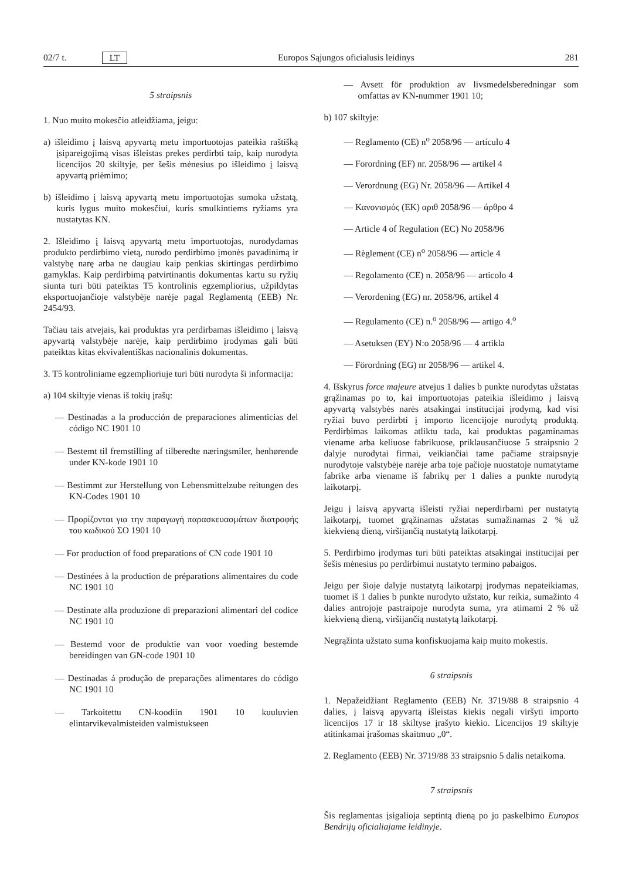02/7 t. LT Europos Sąjungos oficialusis leidinys 281
5 straipsnis
1. Nuo muito mokesčio atleidžiama, jeigu:
a) išleidimo į laisvą apyvartą metu importuotojas pateikia raštišką įsipareigojimą visas išleistas prekes perdirbti taip, kaip nurodyta licencijos 20 skiltyje, per šešis mėnesius po išleidimo į laisvą apyvartą priėmimo;
b) išleidimo į laisvą apyvartą metu importuotojas sumoka užstatą, kuris lygus muito mokesčiui, kuris smulkintiems ryžiams yra nustatytas KN.
2. Išleidimo į laisvą apyvartą metu importuotojas, nurodydamas produkto perdirbimo vietą, nurodo perdirbimo įmonės pavadinimą ir valstybę narę arba ne daugiau kaip penkias skirtingas perdirbimo gamyklas. Kaip perdirbimą patvirtinantis dokumentas kartu su ryžių siunta turi būti pateiktas T5 kontrolinis egzempliorius, užpildytas eksportuojančioje valstybėje narėje pagal Reglamentą (EEB) Nr. 2454/93.
Tačiau tais atvejais, kai produktas yra perdirbamas išleidimo į laisvą apyvartą valstybėje narėje, kaip perdirbimo įrodymas gali būti pateiktas kitas ekvivalentiškas nacionalinis dokumentas.
3. T5 kontroliniame egzemplioriuje turi būti nurodyta ši informacija:
a) 104 skiltyje vienas iš tokių įrašų:
— Destinadas a la producción de preparaciones alimenticias del código NC 1901 10
— Bestemt til fremstilling af tilberedte næringsmiler, henhørende under KN-kode 1901 10
— Bestimmt zur Herstellung von Lebensmittelzube reitungen des KN-Codes 1901 10
— Προρίζονται για την παραγωγή παρασκευασμάτων διατροφής του κωδικού ΣΟ 1901 10
— For production of food preparations of CN code 1901 10
— Destinées à la production de préparations alimentaires du code NC 1901 10
— Destinate alla produzione di preparazioni alimentari del codice NC 1901 10
— Bestemd voor de produktie van voor voeding bestemde bereidingen van GN-code 1901 10
— Destinadas á produção de preparações alimentares do código NC 1901 10
— Tarkoitettu CN-koodiin 1901 10 kuuluvien elintarvikevalmisteiden valmistukseen
— Avsett för produktion av livsmedelsberedningar som omfattas av KN-nummer 1901 10;
b) 107 skiltyje:
— Reglamento (CE) n<sup>o</sup> 2058/96 — artículo 4
— Forordning (EF) nr. 2058/96 — artikel 4
— Verordnung (EG) Nr. 2058/96 — Artikel 4
— Κανονισμός (ΕΚ) αριθ 2058/96 — άρθρο 4
— Article 4 of Regulation (EC) No 2058/96
— Règlement (CE) n<sup>o</sup> 2058/96 — article 4
— Regolamento (CE) n. 2058/96 — articolo 4
— Verordening (EG) nr. 2058/96, artikel 4
— Regulamento (CE) n.<sup>o</sup> 2058/96 — artigo 4.<sup>o</sup>
— Asetuksen (EY) N:o 2058/96 — 4 artikla
— Förordning (EG) nr 2058/96 — artikel 4.
4. Išskyrus force majeure atvejus 1 dalies b punkte nurodytas užstatas grąžinamas po to, kai importuotojas pateikia išleidimo į laisvą apyvartą valstybės narės atsakingai institucijai įrodymą, kad visi ryžiai buvo perdirbti į importo licencijoje nurodytą produktą. Perdirbimas laikomas atliktu tada, kai produktas pagaminamas viename arba keliuose fabrikuose, priklausančiuose 5 straipsnio 2 dalyje nurodytai firmai, veikiančiai tame pačiame straipsnyje nurodytoje valstybėje narėje arba toje pačioje nuostatoje numatytame fabrike arba viename iš fabrikų per 1 dalies a punkte nurodytą laikotarpį.
Jeigu į laisvą apyvartą išleisti ryžiai neperdirbami per nustatytą laikotarpį, tuomet grąžinamas užstatas sumažinamas 2 % už kiekvieną dieną, viršijančią nustatytą laikotarpį.
5. Perdirbimo įrodymas turi būti pateiktas atsakingai institucijai per šešis mėnesius po perdirbimui nustatyto termino pabaigos.
Jeigu per šioje dalyje nustatytą laikotarpį įrodymas nepateikiamas, tuomet iš 1 dalies b punkte nurodyto užstato, kur reikia, sumažinto 4 dalies antrojoje pastraipoje nurodyta suma, yra atimami 2 % už kiekvieną dieną, viršijančią nustatytą laikotarpį.
Negrąžinta užstato suma konfiskuojama kaip muito mokestis.
6 straipsnis
1. Nepažeidžiant Reglamento (EEB) Nr. 3719/88 8 straipsnio 4 dalies, į laisvą apyvartą išleistas kiekis negali viršyti importo licencijos 17 ir 18 skiltyse įrašyto kiekio. Licencijos 19 skiltyje atitinkamai įrašomas skaitmuo „0“.
2. Reglamento (EEB) Nr. 3719/88 33 straipsnio 5 dalis netaikoma.
7 straipsnis
Šis reglamentas įsigalioja septintą dieną po jo paskelbimo Europos Bendrijų oficialiajame leidinyje.